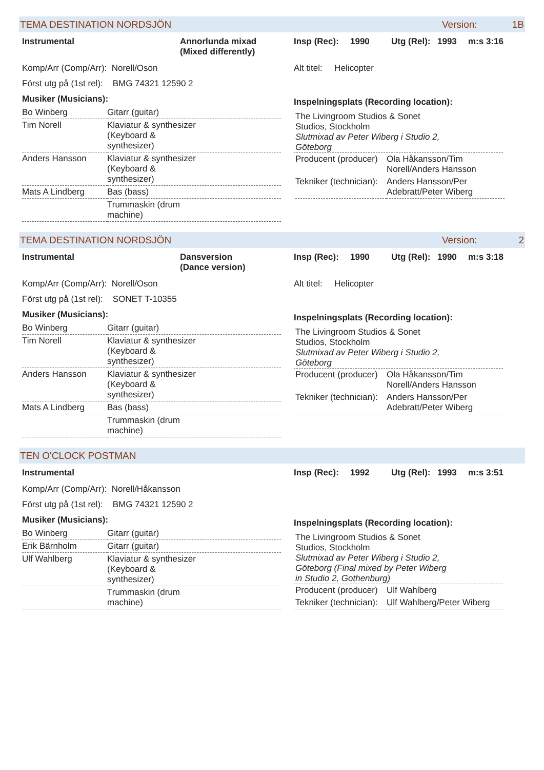TEMA DESTINATION NORDSJÖN Version: 1B
Instrumental Annorlunda mixad
(Mixed differently)
Insp (Rec): 1990 Utg (Rel): 1993 m:s 3:16
Komp/Arr (Comp/Arr): Norell/Oson
Först utg på (1st rel): BMG 74321 12590 2
Musiker (Musicians):
| Bo Winberg | Gitarr (guitar) |
| Tim Norell | Klaviatur & synthesizer (Keyboard & synthesizer) |
| Anders Hansson | Klaviatur & synthesizer (Keyboard & synthesizer) |
| Mats A Lindberg | Bas (bass) |
| | Trummaskin (drum machine) |
Alt titel: Helicopter
Inspelningsplats (Recording location):
The Livingroom Studios & Sonet
Studios, Stockholm
Slutmixad av Peter Wiberg i Studio 2,
Göteborg
| Producent (producer) | Ola Håkansson/Tim Norell/Anders Hansson |
| Tekniker (technician): | Anders Hansson/Per Adebratt/Peter Wiberg |
TEMA DESTINATION NORDSJÖN Version: 2
Instrumental Dansversion
(Dance version)
Insp (Rec): 1990 Utg (Rel): 1990 m:s 3:18
Komp/Arr (Comp/Arr): Norell/Oson
Först utg på (1st rel): SONET T-10355
Musiker (Musicians):
| Bo Winberg | Gitarr (guitar) |
| Tim Norell | Klaviatur & synthesizer (Keyboard & synthesizer) |
| Anders Hansson | Klaviatur & synthesizer (Keyboard & synthesizer) |
| Mats A Lindberg | Bas (bass) |
| | Trummaskin (drum machine) |
Alt titel: Helicopter
Inspelningsplats (Recording location):
The Livingroom Studios & Sonet
Studios, Stockholm
Slutmixad av Peter Wiberg i Studio 2,
Göteborg
| Producent (producer) | Ola Håkansson/Tim Norell/Anders Hansson |
| Tekniker (technician): | Anders Hansson/Per Adebratt/Peter Wiberg |
TEN O'CLOCK POSTMAN
Instrumental Insp (Rec): 1992 Utg (Rel): 1993 m:s 3:51
Komp/Arr (Comp/Arr): Norell/Håkansson
Först utg på (1st rel): BMG 74321 12590 2
Musiker (Musicians):
| Bo Winberg | Gitarr (guitar) |
| Erik Bärnholm | Gitarr (guitar) |
| Ulf Wahlberg | Klaviatur & synthesizer (Keyboard & synthesizer) |
| | Trummaskin (drum machine) |
Inspelningsplats (Recording location):
The Livingroom Studios & Sonet
Studios, Stockholm
Slutmixad av Peter Wiberg i Studio 2,
Göteborg (Final mixed by Peter Wiberg
in Studio 2, Gothenburg)
| Producent (producer) | Ulf Wahlberg |
| Tekniker (technician): | Ulf Wahlberg/Peter Wiberg |